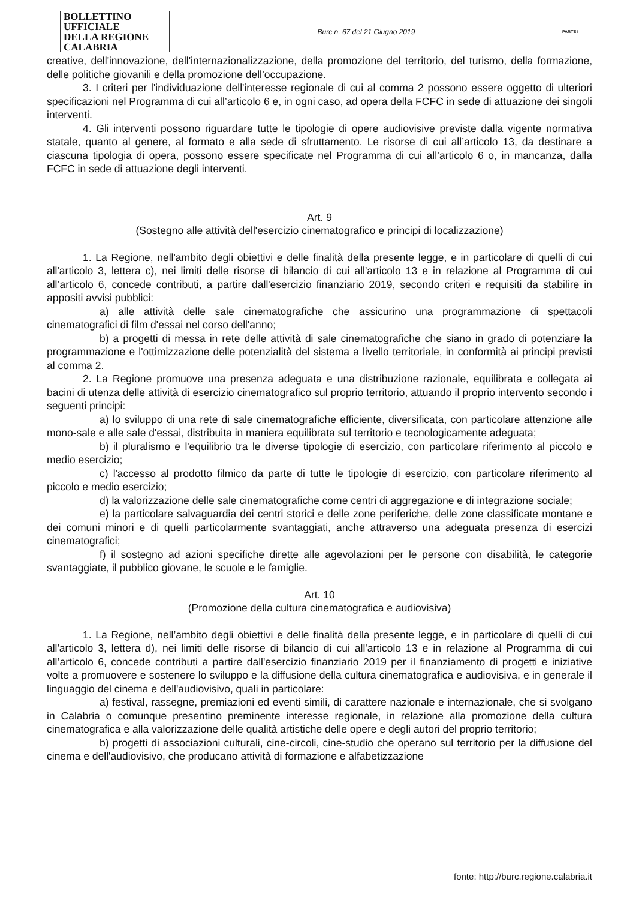BOLLETTINO UFFICIALE
DELLA REGIONE CALABRIA
Burc n. 67 del 21 Giugno 2019
PARTE I
creative, dell'innovazione, dell'internazionalizzazione, della promozione del territorio, del turismo, della formazione, delle politiche giovanili e della promozione dell’occupazione.
3. I criteri per l'individuazione dell'interesse regionale di cui al comma 2 possono essere oggetto di ulteriori specificazioni nel Programma di cui all’articolo 6 e, in ogni caso, ad opera della FCFC in sede di attuazione dei singoli interventi.
4. Gli interventi possono riguardare tutte le tipologie di opere audiovisive previste dalla vigente normativa statale, quanto al genere, al formato e alla sede di sfruttamento. Le risorse di cui all’articolo 13, da destinare a ciascuna tipologia di opera, possono essere specificate nel Programma di cui all’articolo 6 o, in mancanza, dalla FCFC in sede di attuazione degli interventi.
Art. 9
(Sostegno alle attività dell'esercizio cinematografico e principi di localizzazione)
1. La Regione, nell'ambito degli obiettivi e delle finalità della presente legge, e in particolare di quelli di cui all'articolo 3, lettera c), nei limiti delle risorse di bilancio di cui all'articolo 13 e in relazione al Programma di cui all’articolo 6, concede contributi, a partire dall'esercizio finanziario 2019, secondo criteri e requisiti da stabilire in appositi avvisi pubblici:
a) alle attività delle sale cinematografiche che assicurino una programmazione di spettacoli cinematografici di film d'essai nel corso dell'anno;
b) a progetti di messa in rete delle attività di sale cinematografiche che siano in grado di potenziare la programmazione e l'ottimizzazione delle potenzialità del sistema a livello territoriale, in conformità ai principi previsti al comma 2.
2. La Regione promuove una presenza adeguata e una distribuzione razionale, equilibrata e collegata ai bacini di utenza delle attività di esercizio cinematografico sul proprio territorio, attuando il proprio intervento secondo i seguenti principi:
a) lo sviluppo di una rete di sale cinematografiche efficiente, diversificata, con particolare attenzione alle mono-sale e alle sale d'essai, distribuita in maniera equilibrata sul territorio e tecnologicamente adeguata;
b) il pluralismo e l'equilibrio tra le diverse tipologie di esercizio, con particolare riferimento al piccolo e medio esercizio;
c) l'accesso al prodotto filmico da parte di tutte le tipologie di esercizio, con particolare riferimento al piccolo e medio esercizio;
d) la valorizzazione delle sale cinematografiche come centri di aggregazione e di integrazione sociale;
e) la particolare salvaguardia dei centri storici e delle zone periferiche, delle zone classificate montane e dei comuni minori e di quelli particolarmente svantaggiati, anche attraverso una adeguata presenza di esercizi cinematografici;
f) il sostegno ad azioni specifiche dirette alle agevolazioni per le persone con disabilità, le categorie svantaggiate, il pubblico giovane, le scuole e le famiglie.
Art. 10
(Promozione della cultura cinematografica e audiovisiva)
1. La Regione, nell’ambito degli obiettivi e delle finalità della presente legge, e in particolare di quelli di cui all'articolo 3, lettera d), nei limiti delle risorse di bilancio di cui all'articolo 13 e in relazione al Programma di cui all’articolo 6, concede contributi a partire dall'esercizio finanziario 2019 per il finanziamento di progetti e iniziative volte a promuovere e sostenere lo sviluppo e la diffusione della cultura cinematografica e audiovisiva, e in generale il linguaggio del cinema e dell'audiovisivo, quali in particolare:
a) festival, rassegne, premiazioni ed eventi simili, di carattere nazionale e internazionale, che si svolgano in Calabria o comunque presentino preminente interesse regionale, in relazione alla promozione della cultura cinematografica e alla valorizzazione delle qualità artistiche delle opere e degli autori del proprio territorio;
b) progetti di associazioni culturali, cine-circoli, cine-studio che operano sul territorio per la diffusione del cinema e dell'audiovisivo, che producano attività di formazione e alfabetizzazione
fonte: http://burc.regione.calabria.it